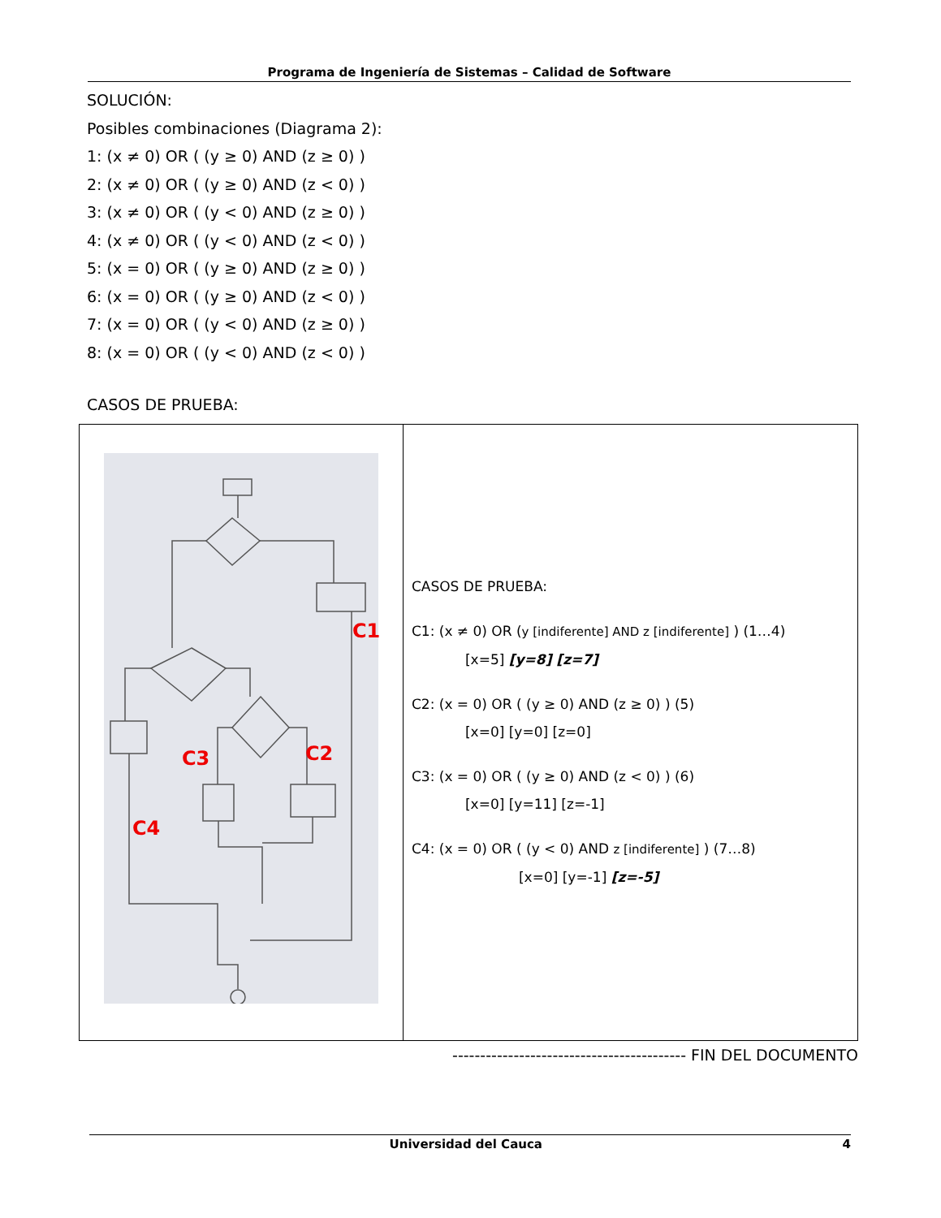Programa de Ingeniería de Sistemas – Calidad de Software
SOLUCIÓN:
Posibles combinaciones (Diagrama 2):
1: (x ≠ 0) OR ( (y ≥ 0) AND (z ≥ 0) )
2: (x ≠ 0) OR ( (y ≥ 0) AND (z < 0) )
3: (x ≠ 0) OR ( (y < 0) AND (z ≥ 0) )
4: (x ≠ 0) OR ( (y < 0) AND (z < 0) )
5: (x = 0) OR ( (y ≥ 0) AND (z ≥ 0) )
6: (x = 0) OR ( (y ≥ 0) AND (z < 0) )
7: (x = 0) OR ( (y < 0) AND (z ≥ 0) )
8: (x = 0) OR ( (y < 0) AND (z < 0) )
CASOS DE PRUEBA:
| C1 C2 C3 C4 | CASOS DE PRUEBA: C1: (x ≠ 0) OR ( y [indiferente] AND z [indiferente] ) (1…4) [x=5] [y=8] [z=7] C2: (x = 0) OR ( (y ≥ 0) AND (z ≥ 0) ) (5) [x=0] [y=0] [z=0] C3: (x = 0) OR ( (y ≥ 0) AND (z < 0) ) (6) [x=0] [y=11] [z=-1] C4: (x = 0) OR ( (y < 0) AND z [indiferente] ) (7…8) [x=0] [y=-1] [z=-5] |
------------------------------------------ FIN DEL DOCUMENTO
Universidad del Cauca 4